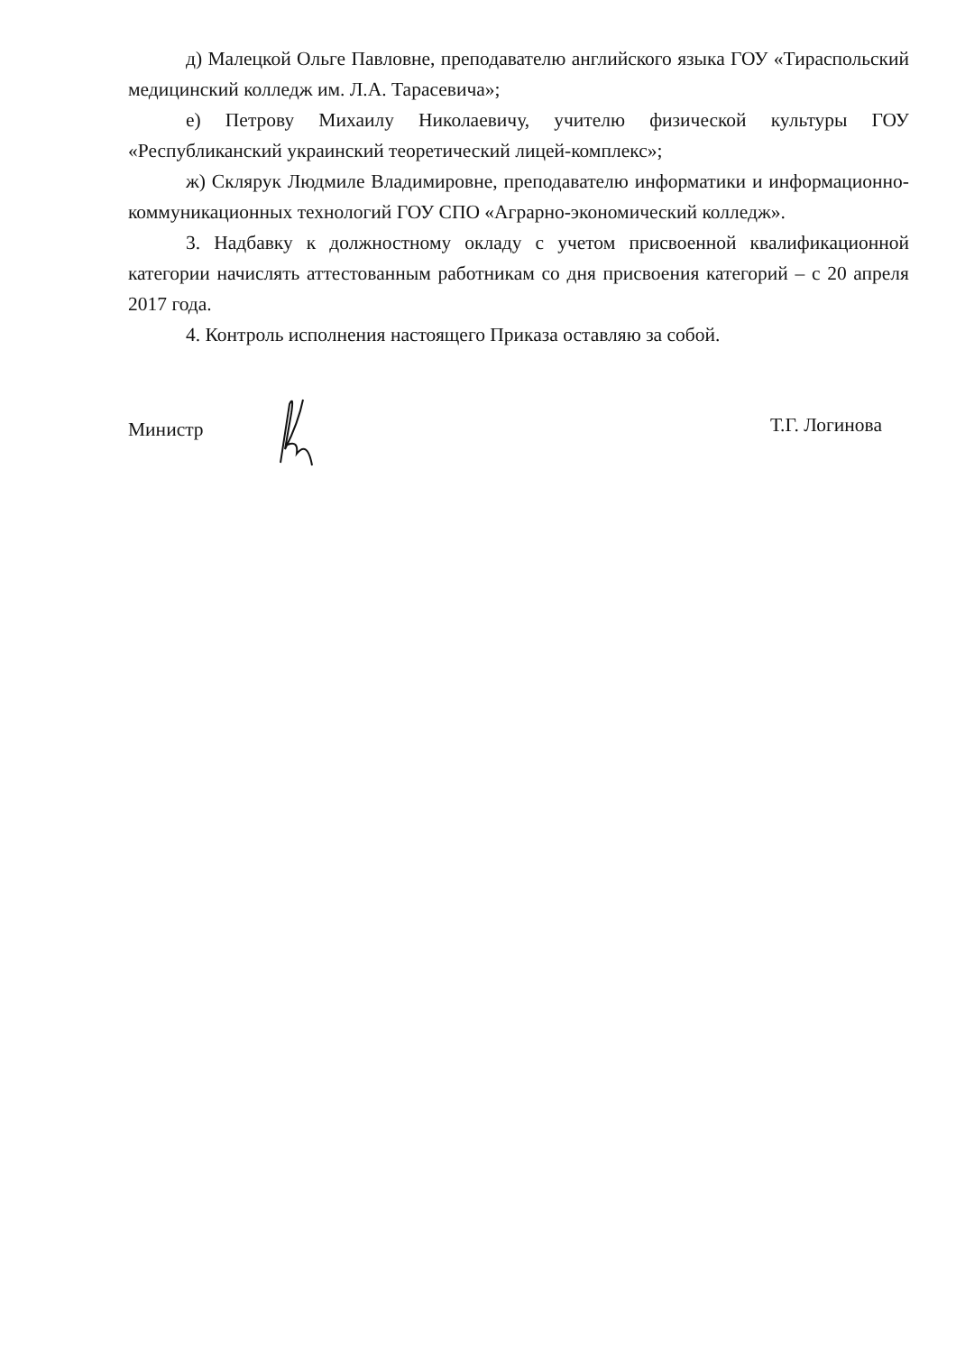д) Малецкой Ольге Павловне, преподавателю английского языка ГОУ «Тираспольский медицинский колледж им. Л.А. Тарасевича»;
е) Петрову Михаилу Николаевичу, учителю физической культуры ГОУ «Республиканский украинский теоретический лицей-комплекс»;
ж) Склярук Людмиле Владимировне, преподавателю информатики и информационно-коммуникационных технологий ГОУ СПО «Аграрно-экономический колледж».
3. Надбавку к должностному окладу с учетом присвоенной квалификационной категории начислять аттестованным работникам со дня присвоения категорий – с 20 апреля 2017 года.
4. Контроль исполнения настоящего Приказа оставляю за собой.
Министр Т.Г. Логинова